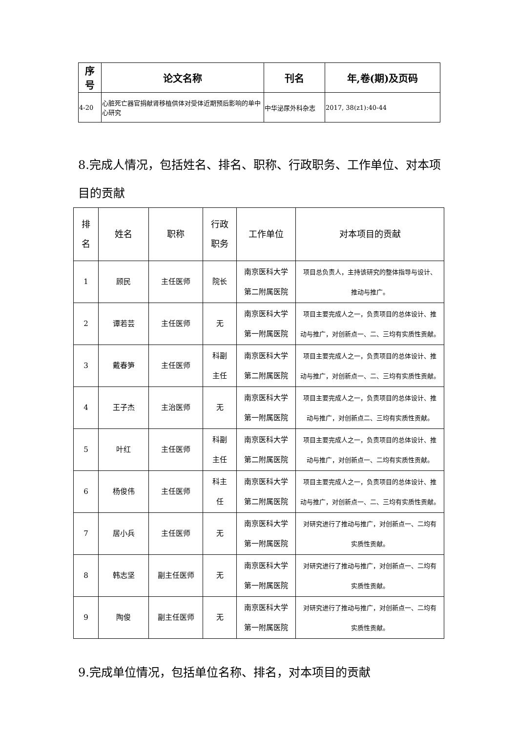| 序 号 | 论文名称 | 刊名 | 年,卷(期)及页码 |
| --- | --- | --- | --- |
| 4-20 | 心脏死亡器官捐献肾移植供体对受体近期预后影响的单中心研究 | 中华泌尿外科杂志 | 2017, 38(z1):40-44 |
8.完成人情况，包括姓名、排名、职称、行政职务、工作单位、对本项目的贡献
| 排 名 | 姓名 | 职称 | 行政 职务 | 工作单位 | 对本项目的贡献 |
| --- | --- | --- | --- | --- | --- |
| 1 | 顾民 | 主任医师 | 院长 | 南京医科大学 第二附属医院 | 项目总负责人，主持该研究的整体指导与设计、 推动与推广。 |
| 2 | 谭若芸 | 主任医师 | 无 | 南京医科大学 第一附属医院 | 项目主要完成人之一，负责项目的总体设计、推 动与推广，对创新点一、二、三均有实质性贡献。 |
| 3 | 戴春笋 | 主任医师 | 科副 主任 | 南京医科大学 第二附属医院 | 项目主要完成人之一，负责项目的总体设计、推 动与推广，对创新点一、二、三均有实质性贡献。 |
| 4 | 王子杰 | 主治医师 | 无 | 南京医科大学 第一附属医院 | 项目主要完成人之一，负责项目的总体设计、推 动与推广，对创新点二、三均有实质性贡献。 |
| 5 | 叶红 | 主任医师 | 科副 主任 | 南京医科大学 第二附属医院 | 项目主要完成人之一，负责项目的总体设计、推 动与推广，对创新点一、二均有实质性贡献。 |
| 6 | 杨俊伟 | 主任医师 | 科主 任 | 南京医科大学 第二附属医院 | 项目主要完成人之一，负责项目的总体设计、推 动与推广，对创新点一、二、三均有实质性贡献。 |
| 7 | 居小兵 | 主任医师 | 无 | 南京医科大学 第一附属医院 | 对研究进行了推动与推广，对创新点一、二均有 实质性贡献。 |
| 8 | 韩志坚 | 副主任医师 | 无 | 南京医科大学 第一附属医院 | 对研究进行了推动与推广，对创新点一、二均有 实质性贡献。 |
| 9 | 陶俊 | 副主任医师 | 无 | 南京医科大学 第一附属医院 | 对研究进行了推动与推广，对创新点一、二均有 实质性贡献。 |
9.完成单位情况，包括单位名称、排名，对本项目的贡献